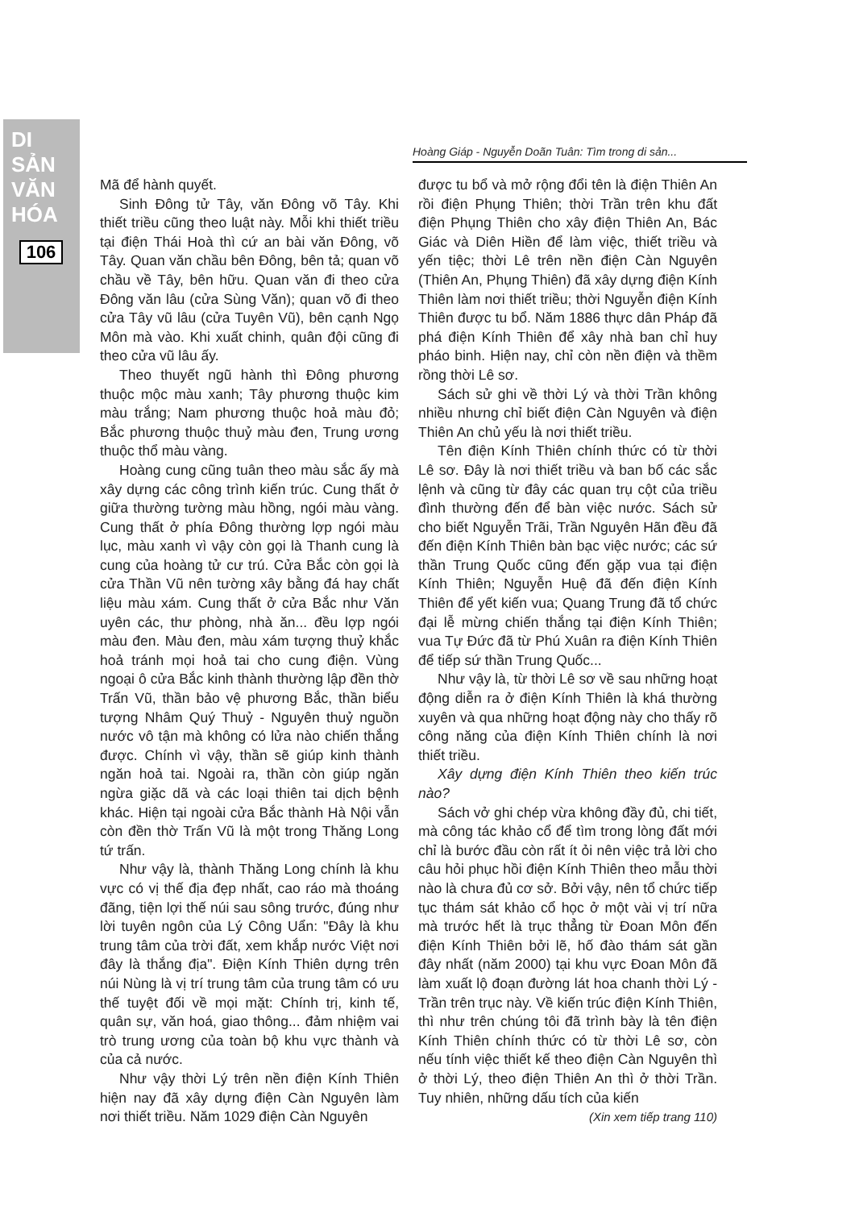DI SẢN VĂN HÓA
106
Hoàng Giáp - Nguyễn Doãn Tuân: Tìm trong di sản...
Mã để hành quyết.
Sinh Đông tử Tây, văn Đông võ Tây. Khi thiết triều cũng theo luật này. Mỗi khi thiết triều tại điện Thái Hoà thì cứ an bài văn Đông, võ Tây. Quan văn chầu bên Đông, bên tả; quan võ chầu về Tây, bên hữu. Quan văn đi theo cửa Đông văn lâu (cửa Sùng Văn); quan võ đi theo cửa Tây vũ lâu (cửa Tuyên Vũ), bên cạnh Ngọ Môn mà vào. Khi xuất chinh, quân đội cũng đi theo cửa vũ lâu ấy.
Theo thuyết ngũ hành thì Đông phương thuộc mộc màu xanh; Tây phương thuộc kim màu trắng; Nam phương thuộc hoả màu đỏ; Bắc phương thuộc thuỷ màu đen, Trung ương thuộc thổ màu vàng.
Hoàng cung cũng tuân theo màu sắc ấy mà xây dựng các công trình kiến trúc. Cung thất ở giữa thường tường màu hồng, ngói màu vàng. Cung thất ở phía Đông thường lợp ngói màu lục, màu xanh vì vậy còn gọi là Thanh cung là cung của hoàng tử cư trú. Cửa Bắc còn gọi là cửa Thần Vũ nên tường xây bằng đá hay chất liệu màu xám. Cung thất ở cửa Bắc như Văn uyên các, thư phòng, nhà ăn... đều lợp ngói màu đen. Màu đen, màu xám tượng thuỷ khắc hoả tránh mọi hoả tai cho cung điện. Vùng ngoại ô cửa Bắc kinh thành thường lập đền thờ Trấn Vũ, thần bảo vệ phương Bắc, thần biểu tượng Nhâm Quý Thuỷ - Nguyên thuỷ nguồn nước vô tận mà không có lửa nào chiến thắng được. Chính vì vậy, thần sẽ giúp kinh thành ngăn hoả tai. Ngoài ra, thần còn giúp ngăn ngừa giặc dã và các loại thiên tai dịch bệnh khác. Hiện tại ngoài cửa Bắc thành Hà Nội vẫn còn đền thờ Trấn Vũ là một trong Thăng Long tứ trấn.
Như vậy là, thành Thăng Long chính là khu vực có vị thế địa đẹp nhất, cao ráo mà thoáng đãng, tiện lợi thế núi sau sông trước, đúng như lời tuyên ngôn của Lý Công Uẩn: "Đây là khu trung tâm của trời đất, xem khắp nước Việt nơi đây là thắng địa". Điện Kính Thiên dựng trên núi Nùng là vị trí trung tâm của trung tâm có ưu thế tuyệt đối về mọi mặt: Chính trị, kinh tế, quân sự, văn hoá, giao thông... đảm nhiệm vai trò trung ương của toàn bộ khu vực thành và của cả nước.
Như vậy thời Lý trên nền điện Kính Thiên hiện nay đã xây dựng điện Càn Nguyên làm nơi thiết triều. Năm 1029 điện Càn Nguyên
được tu bổ và mở rộng đổi tên là điện Thiên An rồi điện Phụng Thiên; thời Trần trên khu đất điện Phụng Thiên cho xây điện Thiên An, Bác Giác và Diên Hiền để làm việc, thiết triều và yến tiệc; thời Lê trên nền điện Càn Nguyên (Thiên An, Phụng Thiên) đã xây dựng điện Kính Thiên làm nơi thiết triều; thời Nguyễn điện Kính Thiên được tu bổ. Năm 1886 thực dân Pháp đã phá điện Kính Thiên để xây nhà ban chỉ huy pháo binh. Hiện nay, chỉ còn nền điện và thềm rồng thời Lê sơ.
Sách sử ghi về thời Lý và thời Trần không nhiều nhưng chỉ biết điện Càn Nguyên và điện Thiên An chủ yếu là nơi thiết triều.
Tên điện Kính Thiên chính thức có từ thời Lê sơ. Đây là nơi thiết triều và ban bố các sắc lệnh và cũng từ đây các quan trụ cột của triều đình thường đến để bàn việc nước. Sách sử cho biết Nguyễn Trãi, Trần Nguyên Hãn đều đã đến điện Kính Thiên bàn bạc việc nước; các sứ thần Trung Quốc cũng đến gặp vua tại điện Kính Thiên; Nguyễn Huệ đã đến điện Kính Thiên để yết kiến vua; Quang Trung đã tổ chức đại lễ mừng chiến thắng tại điện Kính Thiên; vua Tự Đức đã từ Phú Xuân ra điện Kính Thiên để tiếp sứ thần Trung Quốc...
Như vậy là, từ thời Lê sơ về sau những hoạt động diễn ra ở điện Kính Thiên là khá thường xuyên và qua những hoạt động này cho thấy rõ công năng của điện Kính Thiên chính là nơi thiết triều.
Xây dựng điện Kính Thiên theo kiến trúc nào?
Sách vở ghi chép vừa không đầy đủ, chi tiết, mà công tác khảo cổ để tìm trong lòng đất mới chỉ là bước đầu còn rất ít ỏi nên việc trả lời cho câu hỏi phục hồi điện Kính Thiên theo mẫu thời nào là chưa đủ cơ sở. Bởi vậy, nên tổ chức tiếp tục thám sát khảo cổ học ở một vài vị trí nữa mà trước hết là trục thẳng từ Đoan Môn đến điện Kính Thiên bởi lẽ, hố đào thám sát gần đây nhất (năm 2000) tại khu vực Đoan Môn đã làm xuất lộ đoạn đường lát hoa chanh thời Lý - Trần trên trục này. Về kiến trúc điện Kính Thiên, thì như trên chúng tôi đã trình bày là tên điện Kính Thiên chính thức có từ thời Lê sơ, còn nếu tính việc thiết kế theo điện Càn Nguyên thì ở thời Lý, theo điện Thiên An thì ở thời Trần. Tuy nhiên, những dấu tích của kiến
(Xin xem tiếp trang 110)